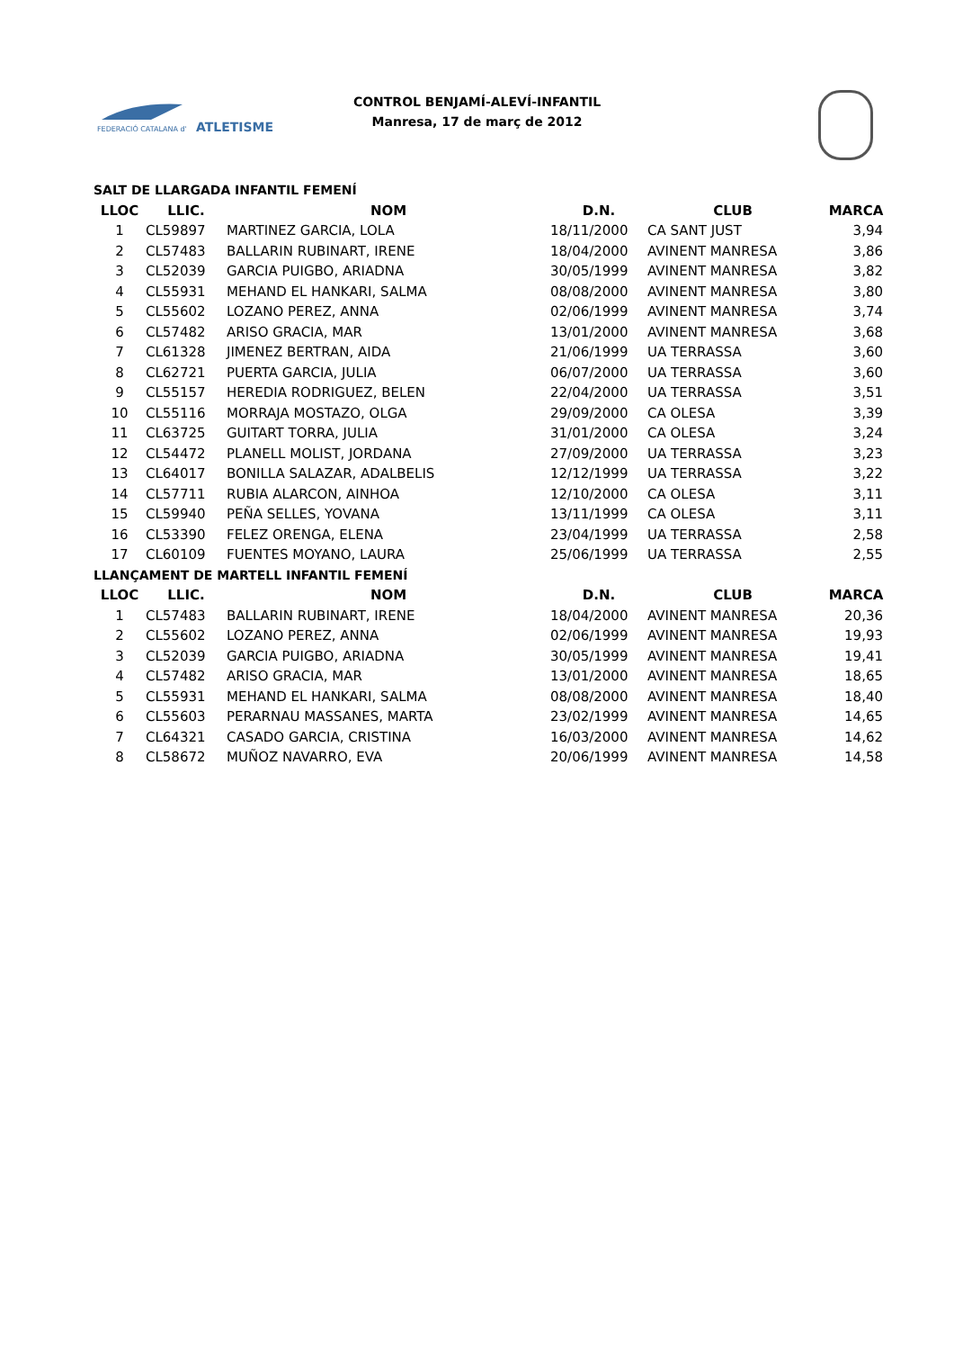FEDERACIÓ CATALANA d'
ATLETISME
CONTROL BENJAMÍ-ALEVÍ-INFANTIL
Manresa, 17 de març de 2012
| SALT DE LLARGADA INFANTIL FEMENÍ | | | | | |
| --- | --- | --- | --- | --- | --- |
| LLOC | LLIC. | NOM | D.N. | CLUB | MARCA |
| 1 | CL59897 | MARTINEZ GARCIA, LOLA | 18/11/2000 | CA SANT JUST | 3,94 |
| 2 | CL57483 | BALLARIN RUBINART, IRENE | 18/04/2000 | AVINENT MANRESA | 3,86 |
| 3 | CL52039 | GARCIA PUIGBO, ARIADNA | 30/05/1999 | AVINENT MANRESA | 3,82 |
| 4 | CL55931 | MEHAND EL HANKARI, SALMA | 08/08/2000 | AVINENT MANRESA | 3,80 |
| 5 | CL55602 | LOZANO PEREZ, ANNA | 02/06/1999 | AVINENT MANRESA | 3,74 |
| 6 | CL57482 | ARISO GRACIA, MAR | 13/01/2000 | AVINENT MANRESA | 3,68 |
| 7 | CL61328 | JIMENEZ BERTRAN, AIDA | 21/06/1999 | UA TERRASSA | 3,60 |
| 8 | CL62721 | PUERTA GARCIA, JULIA | 06/07/2000 | UA TERRASSA | 3,60 |
| 9 | CL55157 | HEREDIA RODRIGUEZ, BELEN | 22/04/2000 | UA TERRASSA | 3,51 |
| 10 | CL55116 | MORRAJA MOSTAZO, OLGA | 29/09/2000 | CA OLESA | 3,39 |
| 11 | CL63725 | GUITART TORRA, JULIA | 31/01/2000 | CA OLESA | 3,24 |
| 12 | CL54472 | PLANELL MOLIST, JORDANA | 27/09/2000 | UA TERRASSA | 3,23 |
| 13 | CL64017 | BONILLA SALAZAR, ADALBELIS | 12/12/1999 | UA TERRASSA | 3,22 |
| 14 | CL57711 | RUBIA ALARCON, AINHOA | 12/10/2000 | CA OLESA | 3,11 |
| 15 | CL59940 | PEÑA SELLES, YOVANA | 13/11/1999 | CA OLESA | 3,11 |
| 16 | CL53390 | FELEZ ORENGA, ELENA | 23/04/1999 | UA TERRASSA | 2,58 |
| 17 | CL60109 | FUENTES MOYANO, LAURA | 25/06/1999 | UA TERRASSA | 2,55 |
| LLANÇAMENT DE MARTELL INFANTIL FEMENÍ | | | | | |
| LLOC | LLIC. | NOM | D.N. | CLUB | MARCA |
| 1 | CL57483 | BALLARIN RUBINART, IRENE | 18/04/2000 | AVINENT MANRESA | 20,36 |
| 2 | CL55602 | LOZANO PEREZ, ANNA | 02/06/1999 | AVINENT MANRESA | 19,93 |
| 3 | CL52039 | GARCIA PUIGBO, ARIADNA | 30/05/1999 | AVINENT MANRESA | 19,41 |
| 4 | CL57482 | ARISO GRACIA, MAR | 13/01/2000 | AVINENT MANRESA | 18,65 |
| 5 | CL55931 | MEHAND EL HANKARI, SALMA | 08/08/2000 | AVINENT MANRESA | 18,40 |
| 6 | CL55603 | PERARNAU MASSANES, MARTA | 23/02/1999 | AVINENT MANRESA | 14,65 |
| 7 | CL64321 | CASADO GARCIA, CRISTINA | 16/03/2000 | AVINENT MANRESA | 14,62 |
| 8 | CL58672 | MUÑOZ NAVARRO, EVA | 20/06/1999 | AVINENT MANRESA | 14,58 |